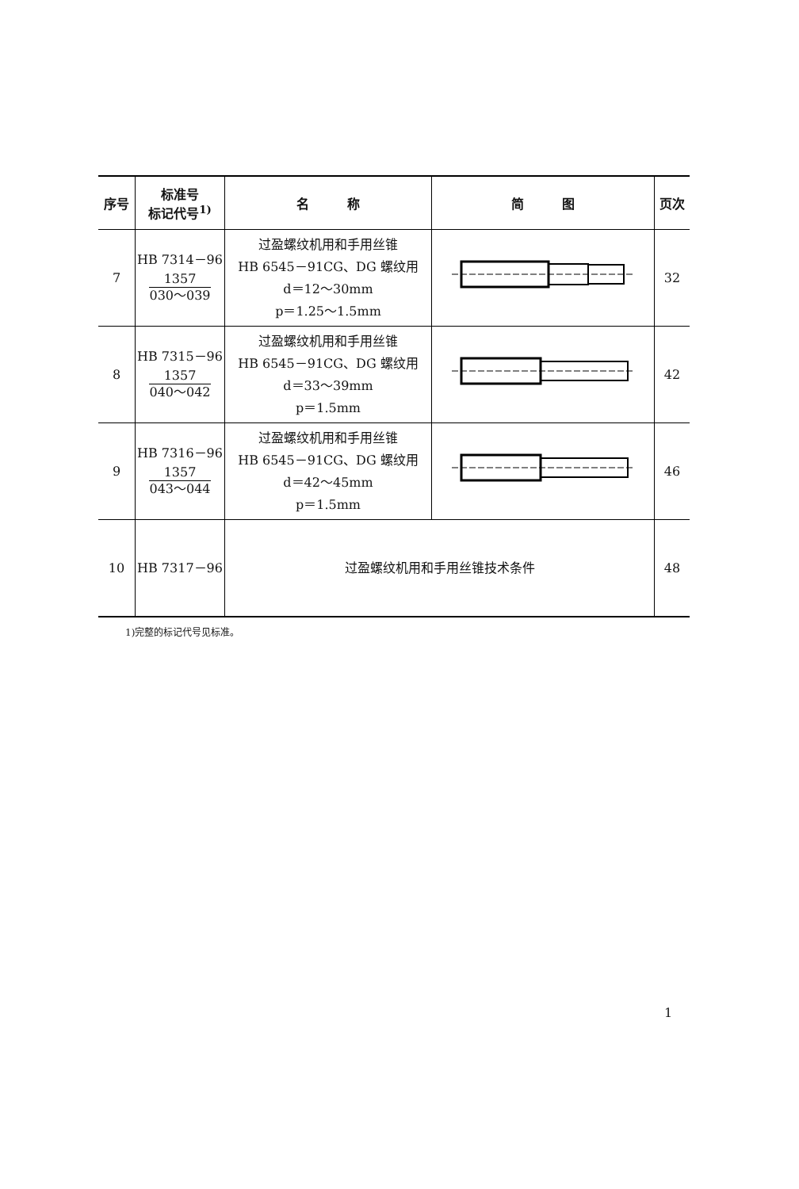| 序号 | 标准号 标记代号<sup>1)</sup> | 名 称 | 简 图 | 页次 |
| --- | --- | --- | --- | --- |
| 7 | HB 7314－96 1357 030～039 | 过盈螺纹机用和手用丝锥 HB 6545－91CG、DG 螺纹用 d＝12～30mm p＝1.25～1.5mm | | 32 |
| 8 | HB 7315－96 1357 040～042 | 过盈螺纹机用和手用丝锥 HB 6545－91CG、DG 螺纹用 d＝33～39mm p＝1.5mm | | 42 |
| 9 | HB 7316－96 1357 043～044 | 过盈螺纹机用和手用丝锥 HB 6545－91CG、DG 螺纹用 d＝42～45mm p＝1.5mm | | 46 |
| 10 | HB 7317－96 | 过盈螺纹机用和手用丝锥技术条件 | | 48 |
1)完整的标记代号见标准。
1